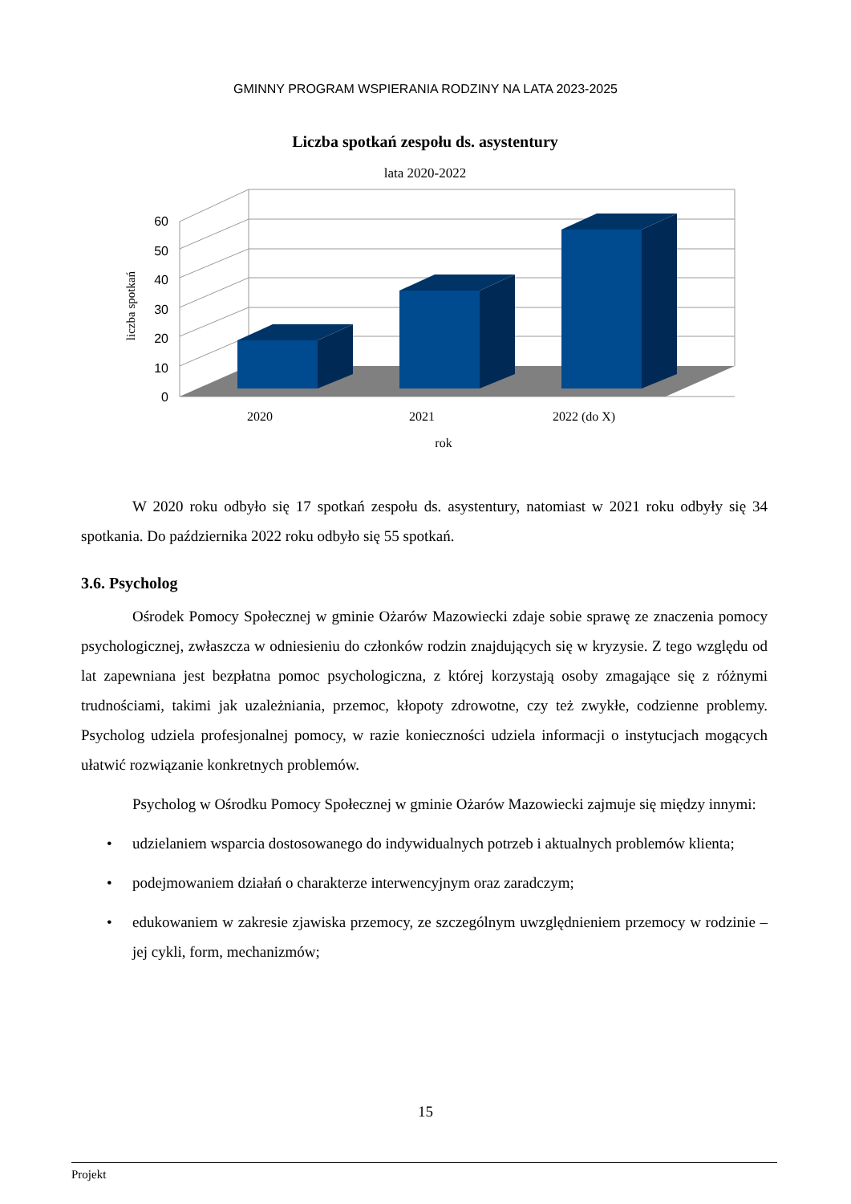GMINNY PROGRAM WSPIERANIA RODZINY NA LATA 2023-2025
Liczba spotkań zespołu ds. asystentury
lata 2020-2022
60
50
40
30
20
10
0
2020
2021
2022 (do X)
rok
liczba spotkań
W 2020 roku odbyło się 17 spotkań zespołu ds. asystentury, natomiast w 2021 roku odbyły się 34 spotkania. Do października 2022 roku odbyło się 55 spotkań.
3.6. Psycholog
Ośrodek Pomocy Społecznej w gminie Ożarów Mazowiecki zdaje sobie sprawę ze znaczenia pomocy psychologicznej, zwłaszcza w odniesieniu do członków rodzin znajdujących się w kryzysie. Z tego względu od lat zapewniana jest bezpłatna pomoc psychologiczna, z której korzystają osoby zmagające się z różnymi trudnościami, takimi jak uzależniania, przemoc, kłopoty zdrowotne, czy też zwykłe, codzienne problemy. Psycholog udziela profesjonalnej pomocy, w razie konieczności udziela informacji o instytucjach mogących ułatwić rozwiązanie konkretnych problemów.
Psycholog w Ośrodku Pomocy Społecznej w gminie Ożarów Mazowiecki zajmuje się między innymi:
• udzielaniem wsparcia dostosowanego do indywidualnych potrzeb i aktualnych problemów klienta;
• podejmowaniem działań o charakterze interwencyjnym oraz zaradczym;
• edukowaniem w zakresie zjawiska przemocy, ze szczególnym uwzględnieniem przemocy w rodzinie – jej cykli, form, mechanizmów;
15
Projekt